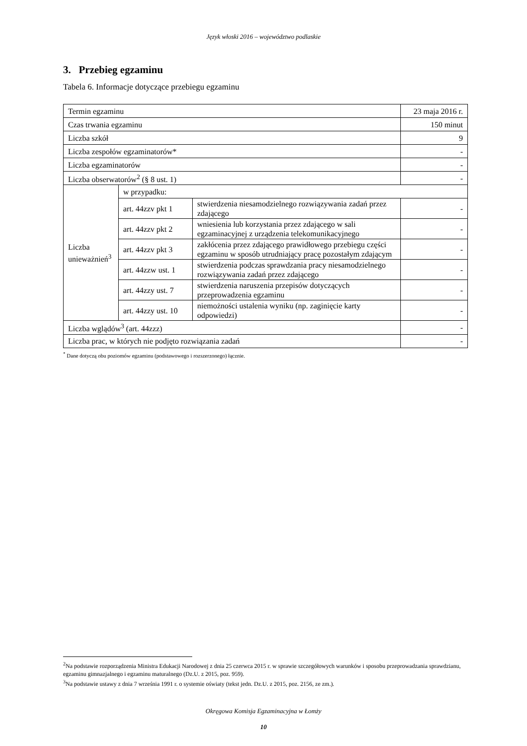Język włoski 2016 – województwo podlaskie
3. Przebieg egzaminu
Tabela 6. Informacje dotyczące przebiegu egzaminu
| Termin egzaminu | | | 23 maja 2016 r. |
| Czas trwania egzaminu | | | 150 minut |
| Liczba szkół | | | 9 |
| Liczba zespołów egzaminatorów* | | | - |
| Liczba egzaminatorów | | | - |
| Liczba obserwatorów<sup>2</sup> (§ 8 ust. 1) | | | - |
| Liczba unieważnień<sup>3</sup> | w przypadku: | | |
| | art. 44zzv pkt 1 | stwierdzenia niesamodzielnego rozwiązywania zadań przez zdającego | - |
| | art. 44zzv pkt 2 | wniesienia lub korzystania przez zdającego w sali egzaminacyjnej z urządzenia telekomunikacyjnego | - |
| | art. 44zzv pkt 3 | zakłócenia przez zdającego prawidłowego przebiegu części egzaminu w sposób utrudniający pracę pozostałym zdającym | - |
| | art. 44zzw ust. 1 | stwierdzenia podczas sprawdzania pracy niesamodzielnego rozwiązywania zadań przez zdającego | - |
| | art. 44zzy ust. 7 | stwierdzenia naruszenia przepisów dotyczących przeprowadzenia egzaminu | - |
| | art. 44zzy ust. 10 | niemożności ustalenia wyniku (np. zaginięcie karty odpowiedzi) | - |
| Liczba wglądów<sup>3</sup> (art. 44zzz) | | | - |
| Liczba prac, w których nie podjęto rozwiązania zadań | | | - |
<sup>*</sup> Dane dotyczą obu poziomów egzaminu (podstawowego i rozszerzonego) łącznie.
<sup>2</sup> Na podstawie rozporządzenia Ministra Edukacji Narodowej z dnia 25 czerwca 2015 r. w sprawie szczegółowych warunków i sposobu przeprowadzania sprawdzianu, egzaminu gimnazjalnego i egzaminu maturalnego (Dz.U. z 2015, poz. 959).
<sup>3</sup> Na podstawie ustawy z dnia 7 września 1991 r. o systemie oświaty (tekst jedn. Dz.U. z 2015, poz. 2156, ze zm.).
Okręgowa Komisja Egzaminacyjna w Łomży
10